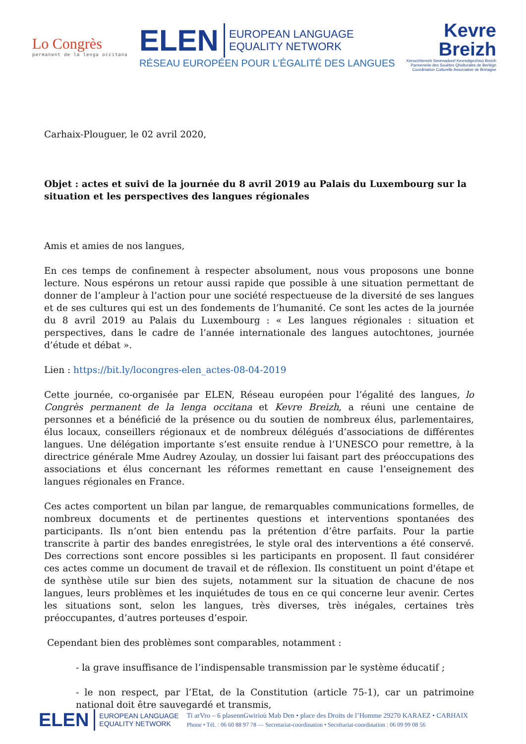Lo Congrès
permanent de la lenga occitana
ELEN
EUROPEAN LANGUAGE
EQUALITY NETWORK
RÉSEAU EUROPÉEN POUR L’ÉGALITÉ DES LANGUES
Kevre
Breizh
Kenurzhierezh Sevenadurel Kevredigezhioù Breizh
Parmenerie des Souêtes Qhulturales de Bertègn
Coordination Culturelle Associative de Bretagne
Carhaix-Plouguer, le 02 avril 2020,
Objet : actes et suivi de la journée du 8 avril 2019 au Palais du Luxembourg sur la situation et les perspectives des langues régionales
Amis et amies de nos langues,
En ces temps de confinement à respecter absolument, nous vous proposons une bonne lecture. Nous espérons un retour aussi rapide que possible à une situation permettant de donner de l’ampleur à l’action pour une société respectueuse de la diversité de ses langues et de ses cultures qui est un des fondements de l’humanité. Ce sont les actes de la journée du 8 avril 2019 au Palais du Luxembourg : « Les langues régionales : situation et perspectives, dans le cadre de l’année internationale des langues autochtones, journée d’étude et débat ».
Lien : https://bit.ly/locongres-elen_actes-08-04-2019
Cette journée, co-organisée par ELEN, Réseau européen pour l’égalité des langues, lo Congrès permanent de la lenga occitana et Kevre Breizh, a réuni une centaine de personnes et a bénéficié de la présence ou du soutien de nombreux élus, parlementaires, élus locaux, conseillers régionaux et de nombreux délégués d’associations de différentes langues. Une délégation importante s’est ensuite rendue à l’UNESCO pour remettre, à la directrice générale Mme Audrey Azoulay, un dossier lui faisant part des préoccupations des associations et élus concernant les réformes remettant en cause l’enseignement des langues régionales en France.
Ces actes comportent un bilan par langue, de remarquables communications formelles, de nombreux documents et de pertinentes questions et interventions spontanées des participants. Ils n’ont bien entendu pas la prétention d’être parfaits. Pour la partie transcrite à partir des bandes enregistrées, le style oral des interventions a été conservé. Des corrections sont encore possibles si les participants en proposent. Il faut considérer ces actes comme un document de travail et de réflexion. Ils constituent un point d'étape et de synthèse utile sur bien des sujets, notamment sur la situation de chacune de nos langues, leurs problèmes et les inquiétudes de tous en ce qui concerne leur avenir. Certes les situations sont, selon les langues, très diverses, très inégales, certaines très préoccupantes, d’autres porteuses d’espoir.
Cependant bien des problèmes sont comparables, notamment :
- la grave insuffisance de l’indispensable transmission par le système éducatif ;
- le non respect, par l’Etat, de la Constitution (article 75-1), car un patrimoine national doit être sauvegardé et transmis,
ELEN
EUROPEAN LANGUAGE
EQUALITY NETWORK
Ti arVro – 6 plasennGwirioù Mab Den • place des Droits de l’Homme 29270 KARAEZ • CARHAIX
Phone • Tél. : 06 60 88 97 78 — Secretariat-coordination • Secrétariat-coordination : 06 09 99 08 56